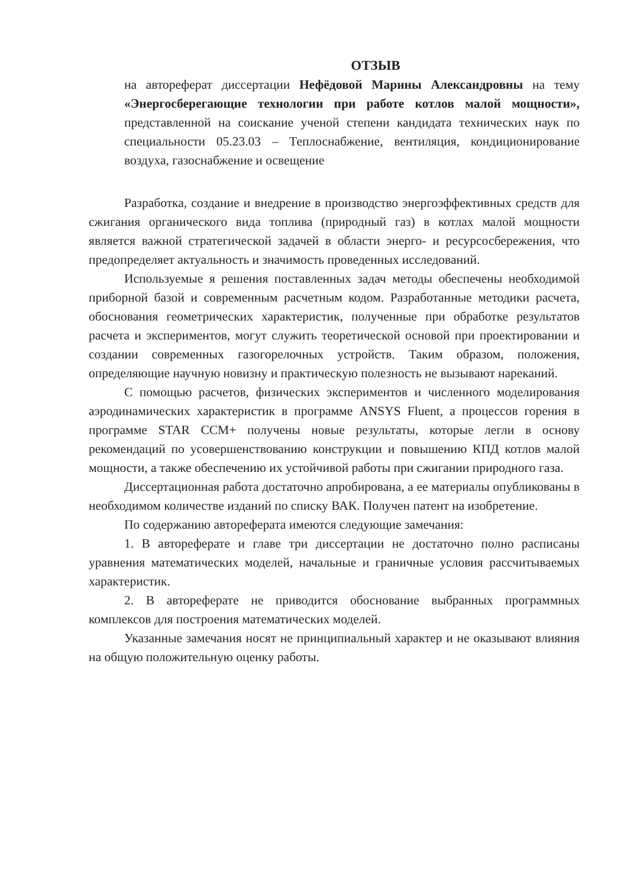ОТЗЫВ
на автореферат диссертации Нефёдовой Марины Александровны на тему «Энергосберегающие технологии при работе котлов малой мощности», представленной на соискание ученой степени кандидата технических наук по специальности 05.23.03 – Теплоснабжение, вентиляция, кондиционирование воздуха, газоснабжение и освещение
Разработка, создание и внедрение в производство энергоэффективных средств для сжигания органического вида топлива (природный газ) в котлах малой мощности является важной стратегической задачей в области энерго- и ресурсосбережения, что предопределяет актуальность и значимость проведенных исследований.
Используемые я решения поставленных задач методы обеспечены необходимой приборной базой и современным расчетным кодом. Разработанные методики расчета, обоснования геометрических характеристик, полученные при обработке результатов расчета и экспериментов, могут служить теоретической основой при проектировании и создании современных газогорелочных устройств. Таким образом, положения, определяющие научную новизну и практическую полезность не вызывают нареканий.
С помощью расчетов, физических экспериментов и численного моделирования аэродинамических характеристик в программе ANSYS Fluent, а процессов горения в программе STAR CCM+ получены новые результаты, которые легли в основу рекомендаций по усовершенствованию конструкции и повышению КПД котлов малой мощности, а также обеспечению их устойчивой работы при сжигании природного газа.
Диссертационная работа достаточно апробирована, а ее материалы опубликованы в необходимом количестве изданий по списку ВАК. Получен патент на изобретение.
По содержанию автореферата имеются следующие замечания:
1. В автореферате и главе три диссертации не достаточно полно расписаны уравнения математических моделей, начальные и граничные условия рассчитываемых характеристик.
2. В автореферате не приводится обоснование выбранных программных комплексов для построения математических моделей.
Указанные замечания носят не принципиальный характер и не оказывают влияния на общую положительную оценку работы.